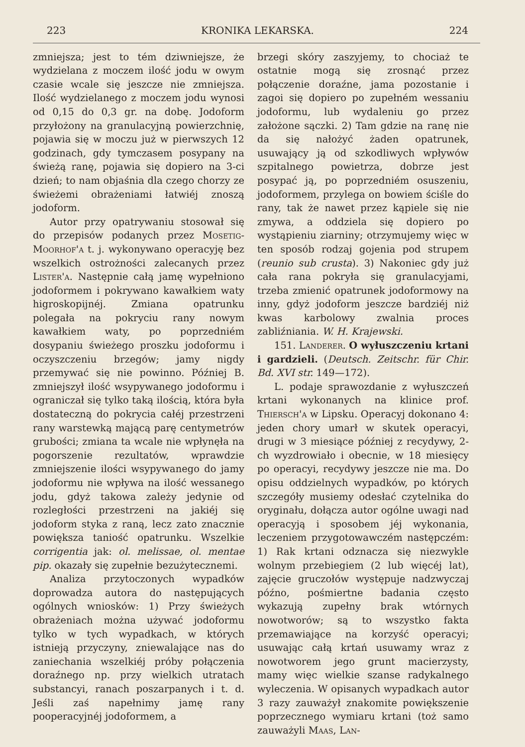223 KRONIKA LEKARSKA. 224
zmniejsza; jest to tém dziwniejsze, że wydzielana z moczem ilość jodu w owym czasie wcale się jeszcze nie zmniejsza. Ilość wydzielanego z moczem jodu wynosi od 0,15 do 0,3 gr. na dobę. Jodoform przyłożony na granulacyjną powierzchnię, pojawia się w moczu już w pierwszych 12 godzinach, gdy tymczasem posypany na świeżą ranę, pojawia się dopiero na 3-ci dzień; to nam objaśnia dla czego chorzy ze świeżemi obrażeniami łatwiéj znoszą jodoform.
Autor przy opatrywaniu stosował się do przepisów podanych przez Mosetig-Moorhof'a t. j. wykonywano operacyję bez wszelkich ostrożności zalecanych przez Lister'a. Następnie całą jamę wypełniono jodoformem i pokrywano kawałkiem waty higroskopijnéj. Zmiana opatrunku polegała na pokryciu rany nowym kawałkiem waty, po poprzedniém dosypaniu świeżego proszku jodoformu i oczyszczeniu brzegów; jamy nigdy przemywać się nie powinno. Później B. zmniejszył ilość wsypywanego jodoformu i ograniczał się tylko taką ilością, która była dostateczną do pokrycia całéj przestrzeni rany warstewką mającą parę centymetrów grubości; zmiana ta wcale nie wpłynęła na pogorszenie rezultatów, wprawdzie zmniejszenie ilości wsypywanego do jamy jodoformu nie wpływa na ilość wessanego jodu, gdyż takowa zależy jedynie od rozległości przestrzeni na jakiéj się jodoform styka z raną, lecz zato znacznie powiększa taniość opatrunku. Wszelkie corrigentia jak: ol. melissae, ol. mentae pip. okazały się zupełnie bezużytecznemi.
Analiza przytoczonych wypadków doprowadza autora do następujących ogólnych wniosków: 1) Przy świeżych obrażeniach można używać jodoformu tylko w tych wypadkach, w których istnieją przyczyny, zniewalające nas do zaniechania wszelkiéj próby połączenia doraźnego np. przy wielkich utratach substancyi, ranach poszarpanych i t. d. Jeśli zaś napełnimy jamę rany pooperacyjnéj jodoformem, a
brzegi skóry zaszyjemy, to chociaż te ostatnie mogą się zrosnąć przez połączenie doraźne, jama pozostanie i zagoi się dopiero po zupełném wessaniu jodoformu, lub wydaleniu go przez założone sączki. 2) Tam gdzie na ranę nie da się nałożyć żaden opatrunek, usuwający ją od szkodliwych wpływów szpitalnego powietrza, dobrze jest posypać ją, po poprzedniém osuszeniu, jodoformem, przylega on bowiem ściśle do rany, tak że nawet przez kąpiele się nie zmywa, a oddziela się dopiero po wystąpieniu ziarniny; otrzymujemy więc w ten sposób rodzaj gojenia pod strupem (reunio sub crusta). 3) Nakoniec gdy już cała rana pokryła się granulacyjami, trzeba zmienić opatrunek jodoformowy na inny, gdyż jodoform jeszcze bardziéj niż kwas karbolowy zwalnia proces zabliźniania. W. H. Krajewski.
151. Landerer. O wyłuszczeniu krtani i gardzieli. (Deutsch. Zeitschr. für Chir. Bd. XVI str. 149—172).
L. podaje sprawozdanie z wyłuszczeń krtani wykonanych na klinice prof. Thiersch'a w Lipsku. Operacyj dokonano 4: jeden chory umarł w skutek operacyi, drugi w 3 miesiące później z recydywy, 2-ch wyzdrowiało i obecnie, w 18 miesięcy po operacyi, recydywy jeszcze nie ma. Do opisu oddzielnych wypadków, po których szczegóły musiemy odesłać czytelnika do oryginału, dołącza autor ogólne uwagi nad operacyją i sposobem jéj wykonania, leczeniem przygotowawczém następczém: 1) Rak krtani odznacza się niezwykle wolnym przebiegiem (2 lub więcéj lat), zajęcie gruczołów występuje nadzwyczaj późno, pośmiertne badania często wykazują zupełny brak wtórnych nowotworów; są to wszystko fakta przemawiające na korzyść operacyi; usuwając całą krtań usuwamy wraz z nowotworem jego grunt macierzysty, mamy więc wielkie szanse radykalnego wyleczenia. W opisanych wypadkach autor 3 razy zauważył znakomite powiększenie poprzecznego wymiaru krtani (toż samo zauważyli Maas, Lan-